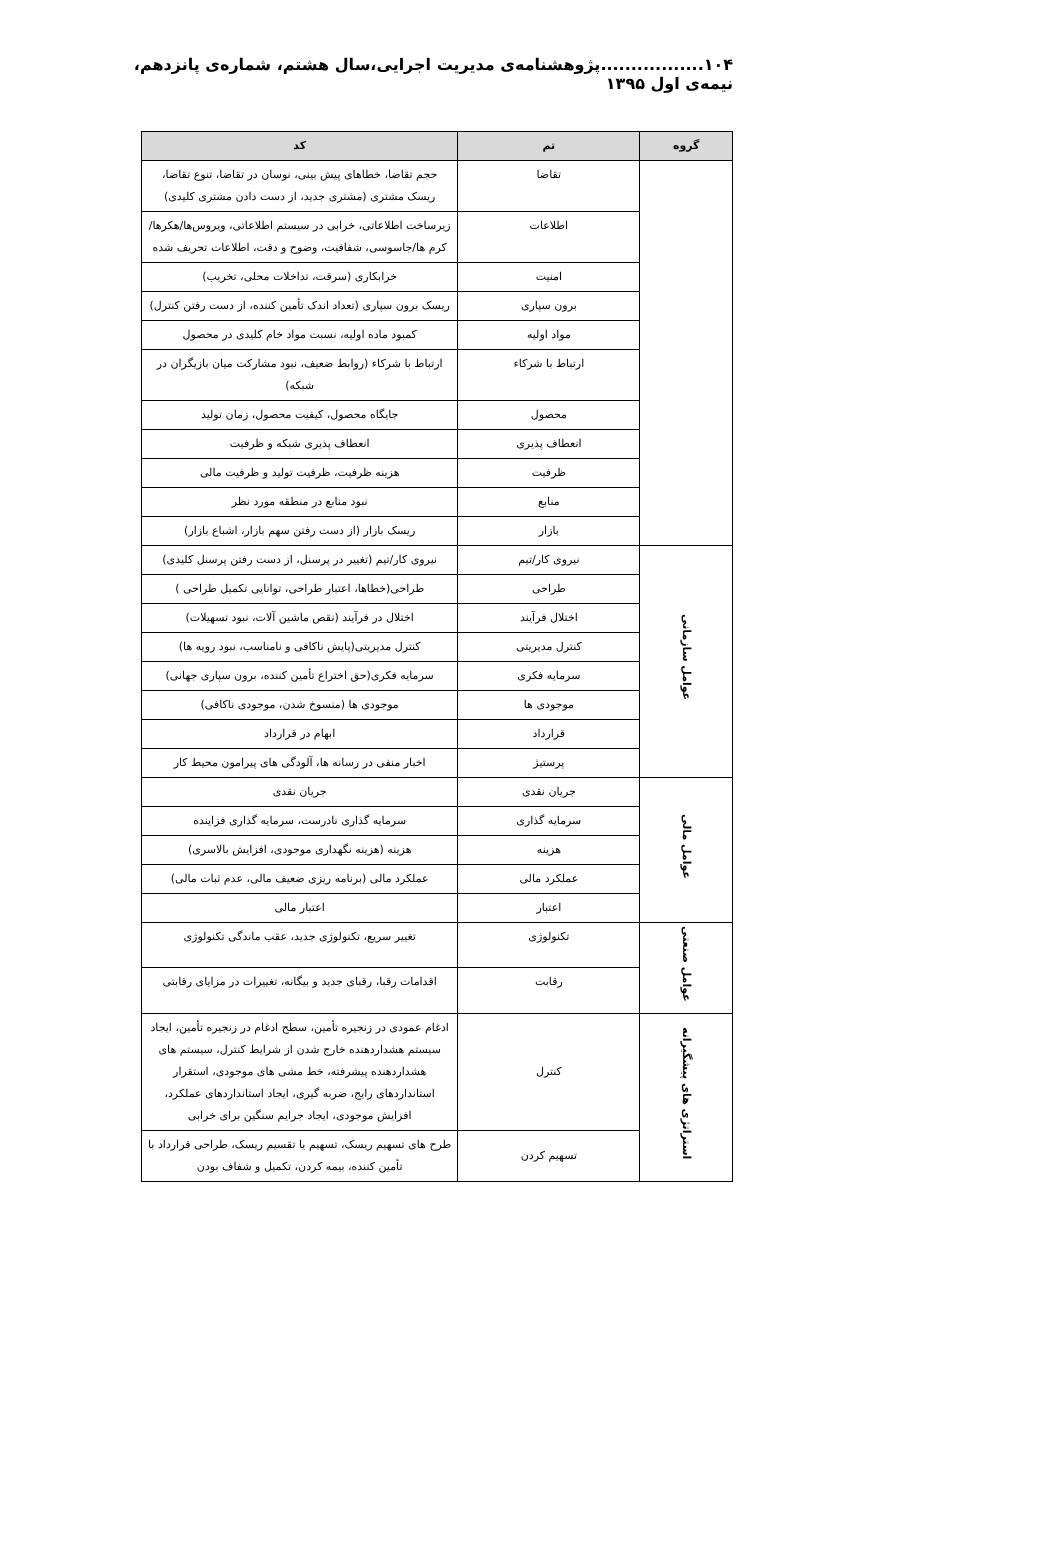۱۰۴.................پژوهشنامه‌ی مدیریت اجرایی،سال هشتم، شماره‌ی پانزدهم، نیمه‌ی اول ۱۳۹۵
| گروه | تم | کد |
| --- | --- | --- |
| | تقاضا | حجم تقاضا، خطاهای پیش بینی، نوسان در تقاضا، تنوع تقاضا، ریسک مشتری (مشتری جدید، از دست دادن مشتری کلیدی) |
| | اطلاعات | زیرساخت اطلاعاتی، خرابی در سیستم اطلاعاتی، ویروس‌ها/هکرها/کرم ها/جاسوسی، شفافیت، وضوح و دقت، اطلاعات تحریف شده |
| | امنیت | خرابکاری (سرقت، تداخلات محلی، تخریب) |
| | برون سپاری | ریسک برون سپاری (تعداد اندک تأمین کننده، از دست رفتن کنترل) |
| | مواد اولیه | کمبود ماده اولیه، نسبت مواد خام کلیدی در محصول |
| | ارتباط با شرکاء | ارتباط با شرکاء (روابط ضعیف، نبود مشارکت میان بازیگران در شبکه) |
| | محصول | جایگاه محصول، کیفیت محصول، زمان تولید |
| | انعطاف پذیری | انعطاف پذیری شبکه و ظرفیت |
| | ظرفیت | هزینه ظرفیت، ظرفیت تولید و ظرفیت مالی |
| | منابع | نبود منابع در منطقه مورد نظر |
| | بازار | ریسک بازار (از دست رفتن سهم بازار، اشباع بازار) |
| عوامل سازمانی | نیروی کار/تیم | نیروی کار/تیم (تغییر در پرسنل، از دست رفتن پرسنل کلیدی) |
| | طراحی | طراحی(خطاها، اعتبار طراحی، توانایی تکمیل طراحی ) |
| | اختلال فرآیند | اختلال در فرآیند (نقص ماشین آلات، نبود تسهیلات) |
| | کنترل مدیریتی | کنترل مدیریتی(پایش ناکافی و نامناسب، نبود رویه ها) |
| | سرمایه فکری | سرمایه فکری(حق اختراع تأمین کننده، برون سپاری جهانی) |
| | موجودی ها | موجودی ها (منسوخ شدن، موجودی ناکافی) |
| | قرارداد | ابهام در قرارداد |
| | پرستیژ | اخبار منفی در رسانه ها، آلودگی های پیرامون محیط کار |
| عوامل مالی | جریان نقدی | جریان نقدی |
| | سرمایه گذاری | سرمایه گذاری نادرست، سرمایه گذاری فزاینده |
| | هزینه | هزینه (هزینه نگهداری موجودی، افزایش بالاسری) |
| | عملکرد مالی | عملکرد مالی (برنامه ریزی ضعیف مالی، عدم ثبات مالی) |
| | اعتبار | اعتبار مالی |
| عوامل صنعتی | تکنولوژی | تغییر سریع، تکنولوژی جدید، عقب ماندگی تکنولوژی |
| | رقابت | اقدامات رقبا، رقبای جدید و بیگانه، تغییرات در مزایای رقابتی |
| استراتژی های پیشگیرانه | کنترل | ادغام عمودی در زنجیره تأمین، سطح ادغام در زنجیره تأمین، ایجاد سیستم هشداردهنده خارج شدن از شرایط کنترل، سیستم های هشداردهنده پیشرفته، خط مشی های موجودی، استقرار استانداردهای رایج، ضربه گیری، ایجاد استانداردهای عملکرد، افزایش موجودی، ایجاد جرایم سنگین برای خرابی |
| | تسهیم کردن | طرح های تسهیم ریسک، تسهیم یا تقسیم ریسک، طراحی قرارداد با تأمین کننده، بیمه کردن، تکمیل و شفاف بودن |